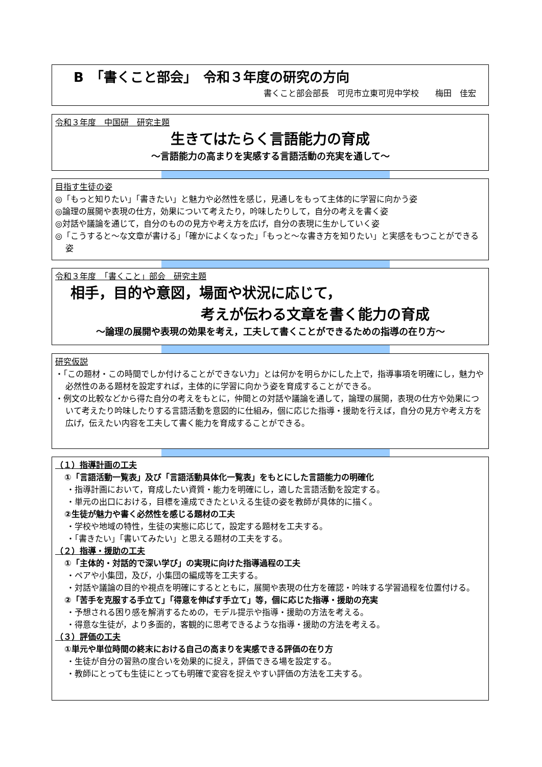B　「書くこと部会」　令和３年度の研究の方向
書くこと部会部長　可児市立東可児中学校　　梅田　佳宏
令和３年度　中国研　研究主題
生きてはたらく言語能力の育成
～言語能力の高まりを実感する言語活動の充実を通して～
目指す生徒の姿
◎「もっと知りたい」「書きたい」と魅力や必然性を感じ，見通しをもって主体的に学習に向かう姿
◎論理の展開や表現の仕方，効果について考えたり，吟味したりして，自分の考えを書く姿
◎対話や議論を通じて，自分のものの見方や考え方を広げ，自分の表現に生かしていく姿
◎「こうすると～な文章が書ける」「確かによくなった」「もっと～な書き方を知りたい」と実感をもつことができる姿
令和３年度　「書くこと」部会　研究主題
相手，目的や意図，場面や状況に応じて，
考えが伝わる文章を書く能力の育成
～論理の展開や表現の効果を考え，工夫して書くことができるための指導の在り方～
研究仮説
・「この題材・この時間でしか付けることができない力」とは何かを明らかにした上で，指導事項を明確にし，魅力や必然性のある題材を設定すれば，主体的に学習に向かう姿を育成することができる。
・例文の比較などから得た自分の考えをもとに，仲間との対話や議論を通して，論理の展開，表現の仕方や効果について考えたり吟味したりする言語活動を意図的に仕組み，個に応じた指導・援助を行えば，自分の見方や考え方を広げ，伝えたい内容を工夫して書く能力を育成することができる。
（１）指導計画の工夫
①「言語活動一覧表」及び「言語活動具体化一覧表」をもとにした言語能力の明確化
・指導計画において，育成したい資質・能力を明確にし，適した言語活動を設定する。
・単元の出口における，目標を達成できたといえる生徒の姿を教師が具体的に描く。
②生徒が魅力や書く必然性を感じる題材の工夫
・学校や地域の特性，生徒の実態に応じて，設定する題材を工夫する。
・「書きたい」「書いてみたい」と思える題材の工夫をする。
（２）指導・援助の工夫
①「主体的・対話的で深い学び」の実現に向けた指導過程の工夫
・ペアや小集団，及び，小集団の編成等を工夫する。
・対話や議論の目的や視点を明確にするとともに，展開や表現の仕方を確認・吟味する学習過程を位置付ける。
②「苦手を克服する手立て」「得意を伸ばす手立て」等，個に応じた指導・援助の充実
・予想される困り感を解消するための，モデル提示や指導・援助の方法を考える。
・得意な生徒が，より多面的，客観的に思考できるような指導・援助の方法を考える。
（３）評価の工夫
①単元や単位時間の終末における自己の高まりを実感できる評価の在り方
・生徒が自分の習熟の度合いを効果的に捉え，評価できる場を設定する。
・教師にとっても生徒にとっても明確で変容を捉えやすい評価の方法を工夫する。